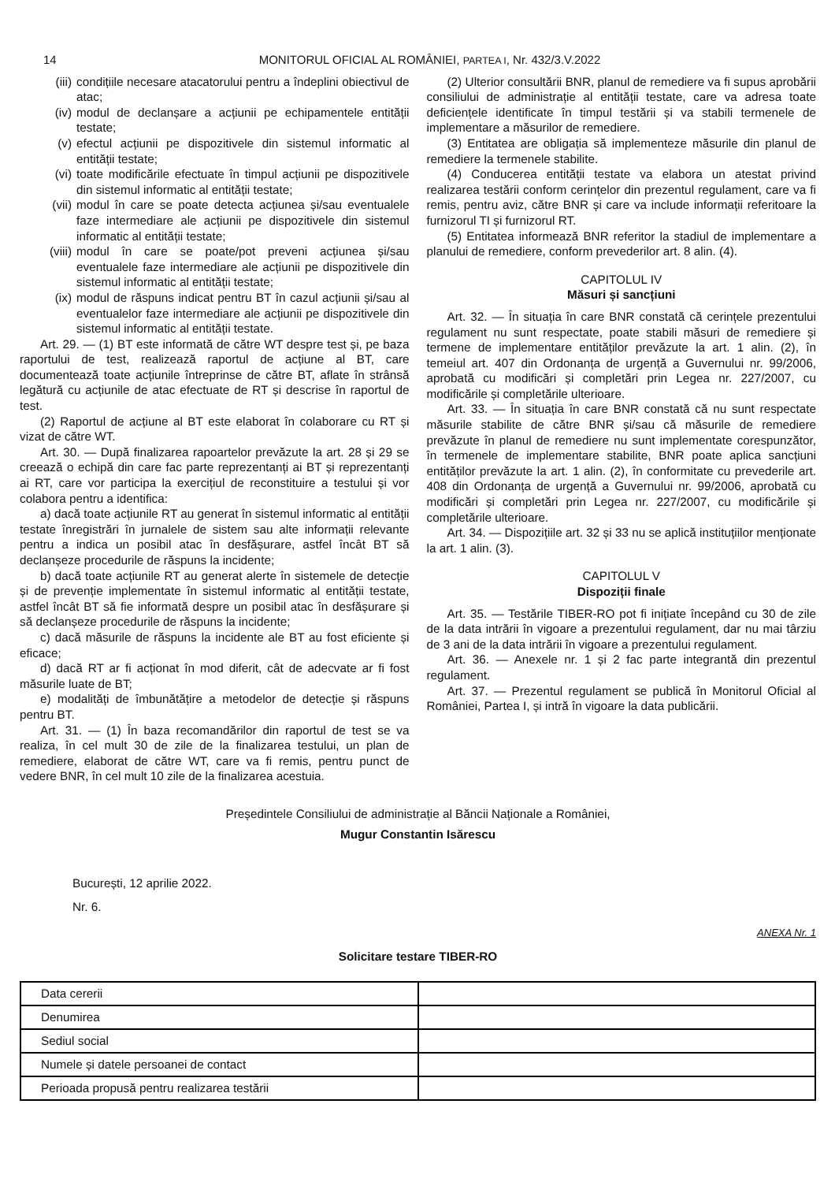14 MONITORUL OFICIAL AL ROMÂNIEI, PARTEA I, Nr. 432/3.V.2022
(iii) condițiile necesare atacatorului pentru a îndeplini obiectivul de atac;
(iv) modul de declanșare a acțiunii pe echipamentele entității testate;
(v) efectul acțiunii pe dispozitivele din sistemul informatic al entității testate;
(vi) toate modificările efectuate în timpul acțiunii pe dispozitivele din sistemul informatic al entității testate;
(vii) modul în care se poate detecta acțiunea și/sau eventualele faze intermediare ale acțiunii pe dispozitivele din sistemul informatic al entității testate;
(viii)
modul în care se poate/pot preveni acțiunea și/sau eventualele faze intermediare ale acțiunii pe dispozitivele din sistemul informatic al entității testate;
(ix) modul de răspuns indicat pentru BT în cazul acțiunii și/sau al eventualelor faze intermediare ale acțiunii pe dispozitivele din sistemul informatic al entității testate.
Art. 29. — (1) BT este informată de către WT despre test și, pe baza raportului de test, realizează raportul de acțiune al BT, care documentează toate acțiunile întreprinse de către BT, aflate în strânsă legătură cu acțiunile de atac efectuate de RT și descrise în raportul de test.
(2) Raportul de acțiune al BT este elaborat în colaborare cu RT și vizat de către WT.
Art. 30. — După finalizarea rapoartelor prevăzute la art. 28 și 29 se creează o echipă din care fac parte reprezentanți ai BT și reprezentanți ai RT, care vor participa la exercițiul de reconstituire a testului și vor colabora pentru a identifica:
a) dacă toate acțiunile RT au generat în sistemul informatic al entității testate înregistrări în jurnalele de sistem sau alte informații relevante pentru a indica un posibil atac în desfășurare, astfel încât BT să declanșeze procedurile de răspuns la incidente;
b) dacă toate acțiunile RT au generat alerte în sistemele de detecție și de prevenție implementate în sistemul informatic al entității testate, astfel încât BT să fie informată despre un posibil atac în desfășurare și să declanșeze procedurile de răspuns la incidente;
c) dacă măsurile de răspuns la incidente ale BT au fost eficiente și eficace;
d) dacă RT ar fi acționat în mod diferit, cât de adecvate ar fi fost măsurile luate de BT;
e) modalități de îmbunătățire a metodelor de detecție și răspuns pentru BT.
Art. 31. — (1) În baza recomandărilor din raportul de test se va realiza, în cel mult 30 de zile de la finalizarea testului, un plan de remediere, elaborat de către WT, care va fi remis, pentru punct de vedere BNR, în cel mult 10 zile de la finalizarea acestuia.
(2) Ulterior consultării BNR, planul de remediere va fi supus aprobării consiliului de administrație al entității testate, care va adresa toate deficiențele identificate în timpul testării și va stabili termenele de implementare a măsurilor de remediere.
(3) Entitatea are obligația să implementeze măsurile din planul de remediere la termenele stabilite.
(4) Conducerea entității testate va elabora un atestat privind realizarea testării conform cerințelor din prezentul regulament, care va fi remis, pentru aviz, către BNR și care va include informații referitoare la furnizorul TI și furnizorul RT.
(5) Entitatea informează BNR referitor la stadiul de implementare a planului de remediere, conform prevederilor art. 8 alin. (4).
CAPITOLUL IV
Măsuri și sancțiuni
Art. 32. — În situația în care BNR constată că cerințele prezentului regulament nu sunt respectate, poate stabili măsuri de remediere și termene de implementare entităților prevăzute la art. 1 alin. (2), în temeiul art. 407 din Ordonanța de urgență a Guvernului nr. 99/2006, aprobată cu modificări și completări prin Legea nr. 227/2007, cu modificările și completările ulterioare.
Art. 33. — În situația în care BNR constată că nu sunt respectate măsurile stabilite de către BNR și/sau că măsurile de remediere prevăzute în planul de remediere nu sunt implementate corespunzător, în termenele de implementare stabilite, BNR poate aplica sancțiuni entităților prevăzute la art. 1 alin. (2), în conformitate cu prevederile art. 408 din Ordonanța de urgență a Guvernului nr. 99/2006, aprobată cu modificări și completări prin Legea nr. 227/2007, cu modificările și completările ulterioare.
Art. 34. — Dispozițiile art. 32 și 33 nu se aplică instituțiilor menționate la art. 1 alin. (3).
CAPITOLUL V
Dispoziții finale
Art. 35. — Testările TIBER-RO pot fi inițiate începând cu 30 de zile de la data intrării în vigoare a prezentului regulament, dar nu mai târziu de 3 ani de la data intrării în vigoare a prezentului regulament.
Art. 36. — Anexele nr. 1 și 2 fac parte integrantă din prezentul regulament.
Art. 37. — Prezentul regulament se publică în Monitorul Oficial al României, Partea I, și intră în vigoare la data publicării.
Președintele Consiliului de administrație al Băncii Naționale a României,
Mugur Constantin Isărescu
București, 12 aprilie 2022.
Nr. 6.
ANEXA Nr. 1
Solicitare testare TIBER-RO
| Data cererii | |
| Denumirea | |
| Sediul social | |
| Numele și datele persoanei de contact | |
| Perioada propusă pentru realizarea testării | |